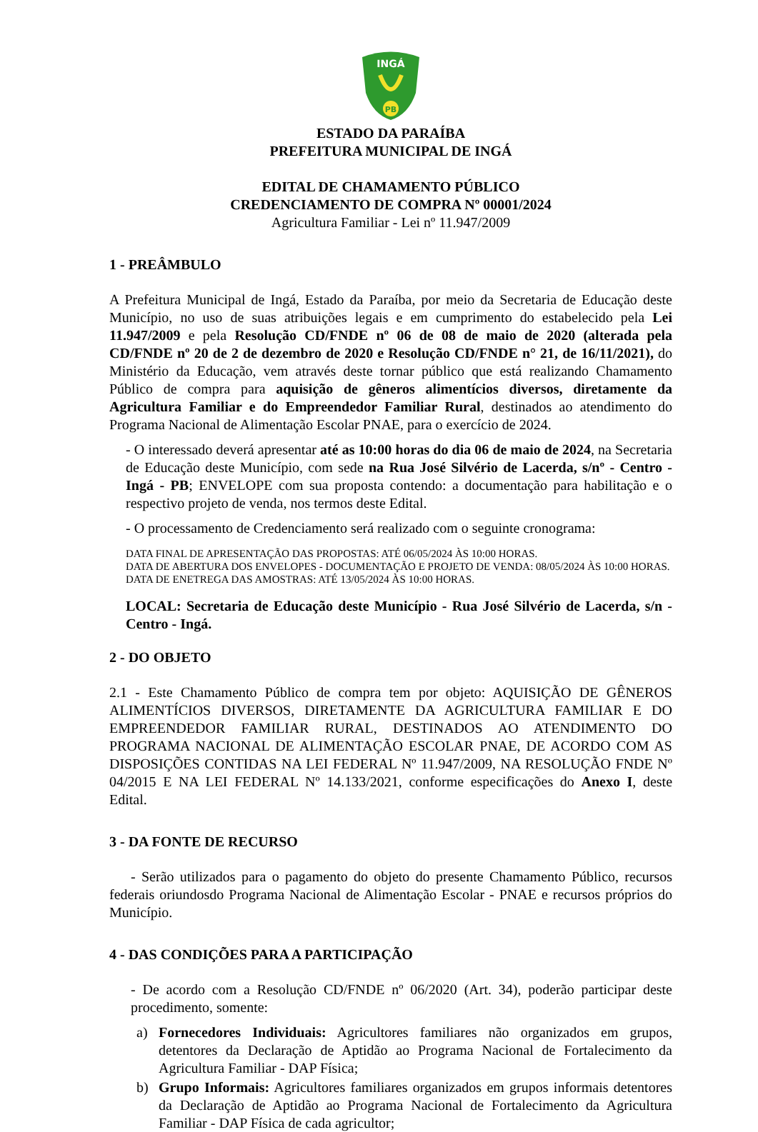INGÁ
PB
ESTADO DA PARAÍBA
PREFEITURA MUNICIPAL DE INGÁ
EDITAL DE CHAMAMENTO PÚBLICO
CREDENCIAMENTO DE COMPRA Nº 00001/2024
Agricultura Familiar - Lei nº 11.947/2009
1 - PREÂMBULO
A Prefeitura Municipal de Ingá, Estado da Paraíba, por meio da Secretaria de Educação deste Município, no uso de suas atribuições legais e em cumprimento do estabelecido pela Lei 11.947/2009 e pela Resolução CD/FNDE nº 06 de 08 de maio de 2020 (alterada pela CD/FNDE nº 20 de 2 de dezembro de 2020 e Resolução CD/FNDE n° 21, de 16/11/2021), do Ministério da Educação, vem através deste tornar público que está realizando Chamamento Público de compra para aquisição de gêneros alimentícios diversos, diretamente da Agricultura Familiar e do Empreendedor Familiar Rural, destinados ao atendimento do Programa Nacional de Alimentação Escolar PNAE, para o exercício de 2024.
- O interessado deverá apresentar até as 10:00 horas do dia 06 de maio de 2024, na Secretaria de Educação deste Município, com sede na Rua José Silvério de Lacerda, s/nº - Centro - Ingá - PB; ENVELOPE com sua proposta contendo: a documentação para habilitação e o respectivo projeto de venda, nos termos deste Edital.
- O processamento de Credenciamento será realizado com o seguinte cronograma:
DATA FINAL DE APRESENTAÇÃO DAS PROPOSTAS: ATÉ 06/05/2024 ÀS 10:00 HORAS.
DATA DE ABERTURA DOS ENVELOPES - DOCUMENTAÇÃO E PROJETO DE VENDA: 08/05/2024 ÀS 10:00 HORAS.
DATA DE ENETREGA DAS AMOSTRAS: ATÉ 13/05/2024 ÀS 10:00 HORAS.
LOCAL: Secretaria de Educação deste Município - Rua José Silvério de Lacerda, s/n - Centro - Ingá.
2 - DO OBJETO
2.1 - Este Chamamento Público de compra tem por objeto: AQUISIÇÃO DE GÊNEROS ALIMENTÍCIOS DIVERSOS, DIRETAMENTE DA AGRICULTURA FAMILIAR E DO EMPREENDEDOR FAMILIAR RURAL, DESTINADOS AO ATENDIMENTO DO PROGRAMA NACIONAL DE ALIMENTAÇÃO ESCOLAR PNAE, DE ACORDO COM AS DISPOSIÇÕES CONTIDAS NA LEI FEDERAL Nº 11.947/2009, NA RESOLUÇÃO FNDE Nº 04/2015 E NA LEI FEDERAL Nº 14.133/2021, conforme especificações do Anexo I, deste Edital.
3 - DA FONTE DE RECURSO
- Serão utilizados para o pagamento do objeto do presente Chamamento Público, recursos federais oriundosdo Programa Nacional de Alimentação Escolar - PNAE e recursos próprios do Município.
4 - DAS CONDIÇÕES PARA A PARTICIPAÇÃO
- De acordo com a Resolução CD/FNDE nº 06/2020 (Art. 34), poderão participar deste procedimento, somente:
a) Fornecedores Individuais: Agricultores familiares não organizados em grupos, detentores da Declaração de Aptidão ao Programa Nacional de Fortalecimento da Agricultura Familiar - DAP Física;
b) Grupo Informais: Agricultores familiares organizados em grupos informais detentores da Declaração de Aptidão ao Programa Nacional de Fortalecimento da Agricultura Familiar - DAP Física de cada agricultor;